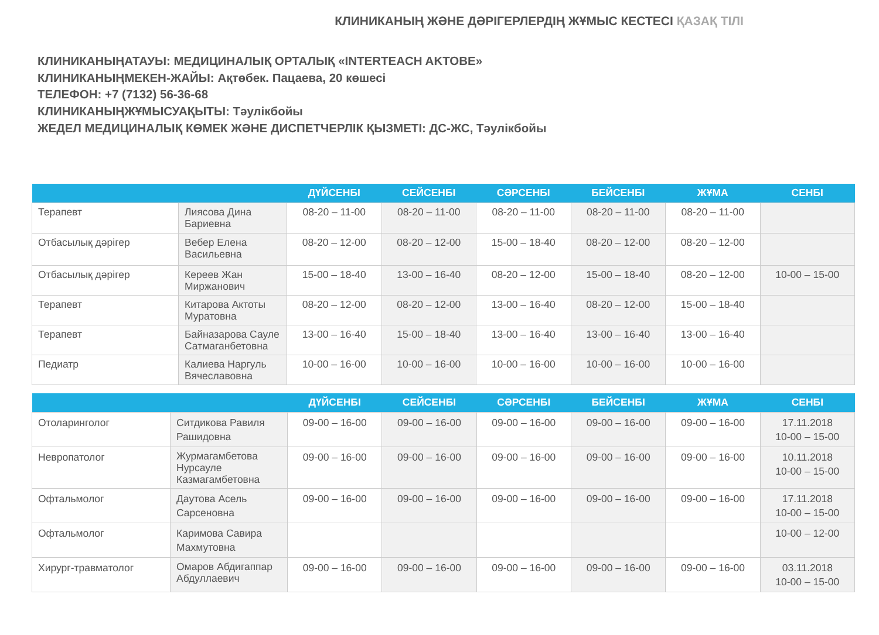КЛИНИКАНЫҢ ЖӘНЕ ДӘРІГЕРЛЕРДІҢ ЖҰМЫС КЕСТЕСІ ҚАЗАҚ ТІЛІ
КЛИНИКАНЫҢАТАУЫ: МЕДИЦИНАЛЫҚ ОРТАЛЫҚ «INTERTEACH AKTOBE»
КЛИНИКАНЫҢМЕКЕН-ЖАЙЫ: Ақтөбек. Пацаева, 20 көшесі
ТЕЛЕФОН: +7 (7132) 56-36-68
КЛИНИКАНЫҢЖҰМЫСУАҚЫТЫ: Тәулікбойы
ЖЕДЕЛ МЕДИЦИНАЛЫҚ КӨМЕК ЖӘНЕ ДИСПЕТЧЕРЛІК ҚЫЗМЕТІ: ДС-ЖС, Тәулікбойы
| | | ДҮЙСЕНБІ | СЕЙСЕНБІ | СӘРСЕНБІ | БЕЙСЕНБІ | ЖҰМА | СЕНБІ |
| --- | --- | --- | --- | --- | --- | --- | --- |
| Терапевт | Лиясова Дина Бариевна | 08-20 – 11-00 | 08-20 – 11-00 | 08-20 – 11-00 | 08-20 – 11-00 | 08-20 – 11-00 | |
| Отбасылық дәрігер | Вебер Елена Васильевна | 08-20 – 12-00 | 08-20 – 12-00 | 15-00 – 18-40 | 08-20 – 12-00 | 08-20 – 12-00 | |
| Отбасылық дәрігер | Кереев Жан Миржанович | 15-00 – 18-40 | 13-00 – 16-40 | 08-20 – 12-00 | 15-00 – 18-40 | 08-20 – 12-00 | 10-00 – 15-00 |
| Терапевт | Китарова Актоты Муратовна | 08-20 – 12-00 | 08-20 – 12-00 | 13-00 – 16-40 | 08-20 – 12-00 | 15-00 – 18-40 | |
| Терапевт | Байназарова Сауле Сатмаганбетовна | 13-00 – 16-40 | 15-00 – 18-40 | 13-00 – 16-40 | 13-00 – 16-40 | 13-00 – 16-40 | |
| Педиатр | Калиева Наргуль Вячеславовна | 10-00 – 16-00 | 10-00 – 16-00 | 10-00 – 16-00 | 10-00 – 16-00 | 10-00 – 16-00 | |
| | | ДҮЙСЕНБІ | СЕЙСЕНБІ | СӘРСЕНБІ | БЕЙСЕНБІ | ЖҰМА | СЕНБІ |
| --- | --- | --- | --- | --- | --- | --- | --- |
| Отоларинголог | Ситдикова Равиля Рашидовна | 09-00 – 16-00 | 09-00 – 16-00 | 09-00 – 16-00 | 09-00 – 16-00 | 09-00 – 16-00 | 17.11.2018 10-00 – 15-00 |
| Невропатолог | Журмагамбетова Нурсауле Казмагамбетовна | 09-00 – 16-00 | 09-00 – 16-00 | 09-00 – 16-00 | 09-00 – 16-00 | 09-00 – 16-00 | 10.11.2018 10-00 – 15-00 |
| Офтальмолог | Даутова Асель Сарсеновна | 09-00 – 16-00 | 09-00 – 16-00 | 09-00 – 16-00 | 09-00 – 16-00 | 09-00 – 16-00 | 17.11.2018 10-00 – 15-00 |
| Офтальмолог | Каримова Савира Махмутовна | | | | | | 10-00 – 12-00 |
| Хирург-травматолог | Омаров Абдигаппар Абдуллаевич | 09-00 – 16-00 | 09-00 – 16-00 | 09-00 – 16-00 | 09-00 – 16-00 | 09-00 – 16-00 | 03.11.2018 10-00 – 15-00 |